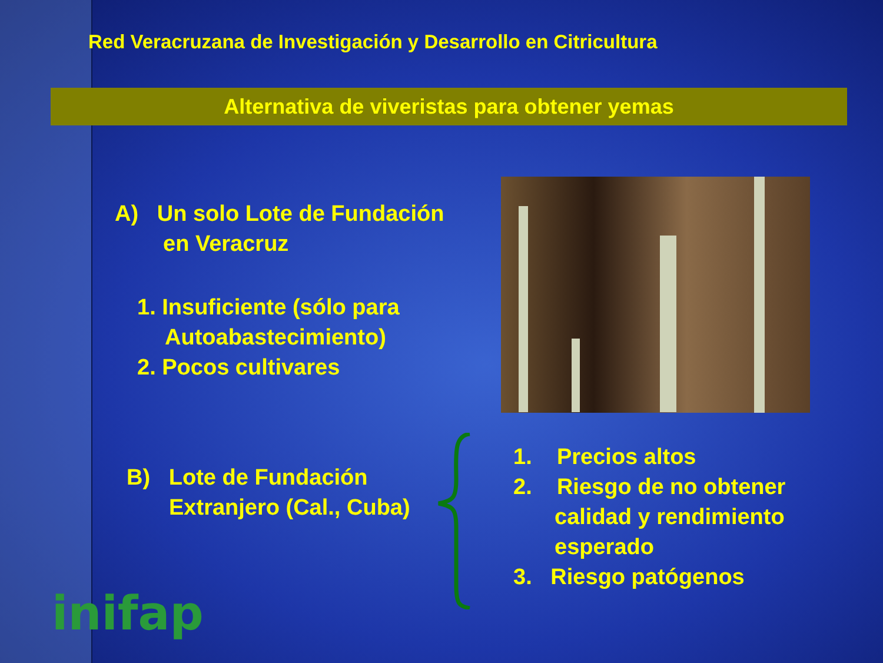Red Veracruzana de Investigación y Desarrollo en Citricultura
Alternativa de viveristas para obtener yemas
A) Un solo Lote de Fundación
en Veracruz
1. Insuficiente (sólo para
Autoabastecimiento)
2. Pocos cultivares
B) Lote de Fundación
Extranjero (Cal., Cuba)
1. Precios altos
2. Riesgo de no obtener
calidad y rendimiento
esperado
3. Riesgo patógenos
inifap